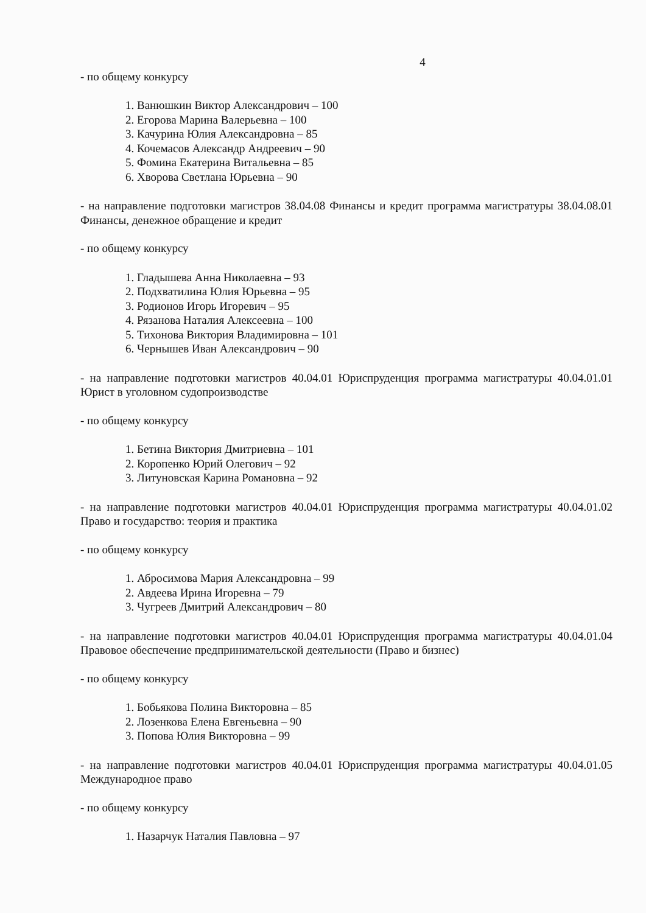4
- по общему конкурсу
1. Ванюшкин Виктор Александрович – 100
2. Егорова Марина Валерьевна – 100
3. Качурина Юлия Александровна – 85
4. Кочемасов Александр Андреевич – 90
5. Фомина Екатерина Витальевна – 85
6. Хворова Светлана Юрьевна – 90
- на направление подготовки магистров 38.04.08 Финансы и кредит программа магистратуры 38.04.08.01 Финансы, денежное обращение и кредит
- по общему конкурсу
1. Гладышева Анна Николаевна – 93
2. Подхватилина Юлия Юрьевна – 95
3. Родионов Игорь Игоревич – 95
4. Рязанова Наталия Алексеевна – 100
5. Тихонова Виктория Владимировна – 101
6. Чернышев Иван Александрович – 90
- на направление подготовки магистров 40.04.01 Юриспруденция программа магистратуры 40.04.01.01 Юрист в уголовном судопроизводстве
- по общему конкурсу
1. Бетина Виктория Дмитриевна – 101
2. Коропенко Юрий Олегович – 92
3. Литуновская Карина Романовна – 92
- на направление подготовки магистров 40.04.01 Юриспруденция программа магистратуры 40.04.01.02 Право и государство: теория и практика
- по общему конкурсу
1. Абросимова Мария Александровна – 99
2. Авдеева Ирина Игоревна – 79
3. Чугреев Дмитрий Александрович – 80
- на направление подготовки магистров 40.04.01 Юриспруденция программа магистратуры 40.04.01.04 Правовое обеспечение предпринимательской деятельности (Право и бизнес)
- по общему конкурсу
1. Бобьякова Полина Викторовна – 85
2. Лозенкова Елена Евгеньевна – 90
3. Попова Юлия Викторовна – 99
- на направление подготовки магистров 40.04.01 Юриспруденция программа магистратуры 40.04.01.05 Международное право
- по общему конкурсу
1. Назарчук Наталия Павловна – 97